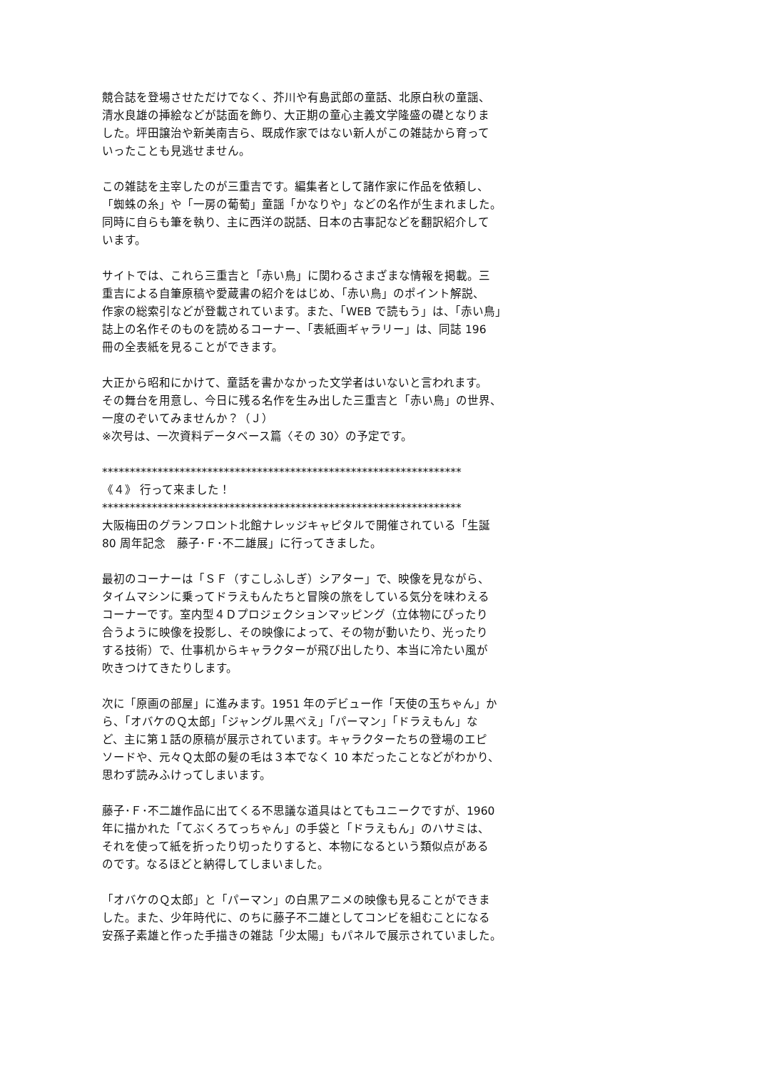競合誌を登場させただけでなく、芥川や有島武郎の童話、北原白秋の童謡、
清水良雄の挿絵などが誌面を飾り、大正期の童心主義文学隆盛の礎となりま
した。坪田譲治や新美南吉ら、既成作家ではない新人がこの雑誌から育って
いったことも見逃せません。
この雑誌を主宰したのが三重吉です。編集者として諸作家に作品を依頼し、
「蜘蛛の糸」や「一房の葡萄」童謡「かなりや」などの名作が生まれました。
同時に自らも筆を執り、主に西洋の説話、日本の古事記などを翻訳紹介して
います。
サイトでは、これら三重吉と「赤い鳥」に関わるさまざまな情報を掲載。三
重吉による自筆原稿や愛蔵書の紹介をはじめ、「赤い鳥」のポイント解説、
作家の総索引などが登載されています。また、「WEB で読もう」は、「赤い鳥」
誌上の名作そのものを読めるコーナー、「表紙画ギャラリー」は、同誌 196
冊の全表紙を見ることができます。
大正から昭和にかけて、童話を書かなかった文学者はいないと言われます。
その舞台を用意し、今日に残る名作を生み出した三重吉と「赤い鳥」の世界、
一度のぞいてみませんか？（Ｊ）
※次号は、一次資料データベース篇〈その 30〉の予定です。
*****************************************************************
《４》 行って来ました！
*****************************************************************
大阪梅田のグランフロント北館ナレッジキャピタルで開催されている「生誕
80 周年記念　藤子･Ｆ･不二雄展」に行ってきました。
最初のコーナーは「ＳＦ（すこしふしぎ）シアター」で、映像を見ながら、
タイムマシンに乗ってドラえもんたちと冒険の旅をしている気分を味わえる
コーナーです。室内型４Ｄプロジェクションマッピング（立体物にぴったり
合うように映像を投影し、その映像によって、その物が動いたり、光ったり
する技術）で、仕事机からキャラクターが飛び出したり、本当に冷たい風が
吹きつけてきたりします。
次に「原画の部屋」に進みます。1951 年のデビュー作「天使の玉ちゃん」か
ら、「オバケのＱ太郎」「ジャングル黒べえ」「パーマン」「ドラえもん」な
ど、主に第１話の原稿が展示されています。キャラクターたちの登場のエピ
ソードや、元々Ｑ太郎の髪の毛は３本でなく 10 本だったことなどがわかり、
思わず読みふけってしまいます。
藤子･Ｆ･不二雄作品に出てくる不思議な道具はとてもユニークですが、1960
年に描かれた「てぶくろてっちゃん」の手袋と「ドラえもん」のハサミは、
それを使って紙を折ったり切ったりすると、本物になるという類似点がある
のです。なるほどと納得してしまいました。
「オバケのＱ太郎」と「パーマン」の白黒アニメの映像も見ることができま
した。また、少年時代に、のちに藤子不二雄としてコンビを組むことになる
安孫子素雄と作った手描きの雑誌「少太陽」もパネルで展示されていました。